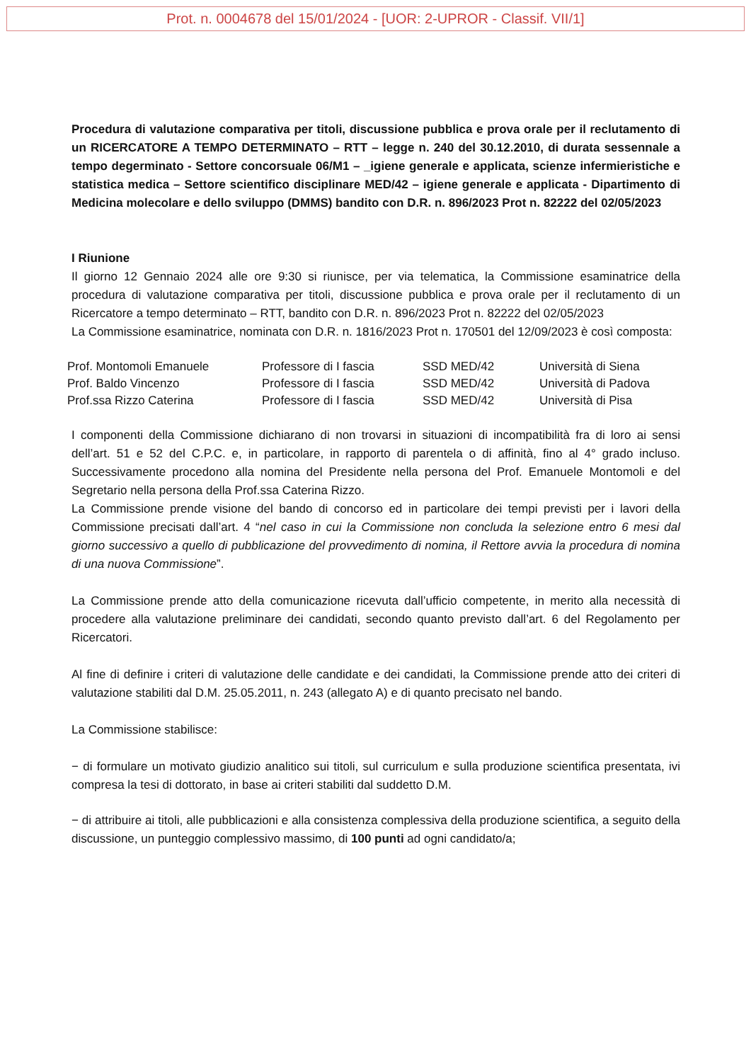Prot. n. 0004678 del 15/01/2024 - [UOR: 2-UPROR - Classif. VII/1]
Procedura di valutazione comparativa per titoli, discussione pubblica e prova orale per il reclutamento di un RICERCATORE A TEMPO DETERMINATO – RTT – legge n. 240 del 30.12.2010, di durata sessennale a tempo degerminato - Settore concorsuale 06/M1 – _igiene generale e applicata, scienze infermieristiche e statistica medica – Settore scientifico disciplinare MED/42 – igiene generale e applicata - Dipartimento di Medicina molecolare e dello sviluppo (DMMS) bandito con D.R. n. 896/2023 Prot n. 82222 del 02/05/2023
I Riunione
Il giorno 12 Gennaio 2024 alle ore 9:30 si riunisce, per via telematica, la Commissione esaminatrice della procedura di valutazione comparativa per titoli, discussione pubblica e prova orale per il reclutamento di un Ricercatore a tempo determinato – RTT, bandito con D.R. n. 896/2023 Prot n. 82222 del 02/05/2023
La Commissione esaminatrice, nominata con D.R. n. 1816/2023 Prot n. 170501 del 12/09/2023 è così composta:
| Prof. Montomoli Emanuele | Professore di I fascia | SSD MED/42 | Università di Siena |
| Prof. Baldo Vincenzo | Professore di I fascia | SSD MED/42 | Università di Padova |
| Prof.ssa Rizzo Caterina | Professore di I fascia | SSD MED/42 | Università di Pisa |
I componenti della Commissione dichiarano di non trovarsi in situazioni di incompatibilità fra di loro ai sensi dell’art. 51 e 52 del C.P.C. e, in particolare, in rapporto di parentela o di affinità, fino al 4° grado incluso. Successivamente procedono alla nomina del Presidente nella persona del Prof. Emanuele Montomoli e del Segretario nella persona della Prof.ssa Caterina Rizzo.
La Commissione prende visione del bando di concorso ed in particolare dei tempi previsti per i lavori della Commissione precisati dall’art. 4 “nel caso in cui la Commissione non concluda la selezione entro 6 mesi dal giorno successivo a quello di pubblicazione del provvedimento di nomina, il Rettore avvia la procedura di nomina di una nuova Commissione”.
La Commissione prende atto della comunicazione ricevuta dall’ufficio competente, in merito alla necessità di procedere alla valutazione preliminare dei candidati, secondo quanto previsto dall’art. 6 del Regolamento per Ricercatori.
Al fine di definire i criteri di valutazione delle candidate e dei candidati, la Commissione prende atto dei criteri di valutazione stabiliti dal D.M. 25.05.2011, n. 243 (allegato A) e di quanto precisato nel bando.
La Commissione stabilisce:
− di formulare un motivato giudizio analitico sui titoli, sul curriculum e sulla produzione scientifica presentata, ivi compresa la tesi di dottorato, in base ai criteri stabiliti dal suddetto D.M.
− di attribuire ai titoli, alle pubblicazioni e alla consistenza complessiva della produzione scientifica, a seguito della discussione, un punteggio complessivo massimo, di 100 punti ad ogni candidato/a;